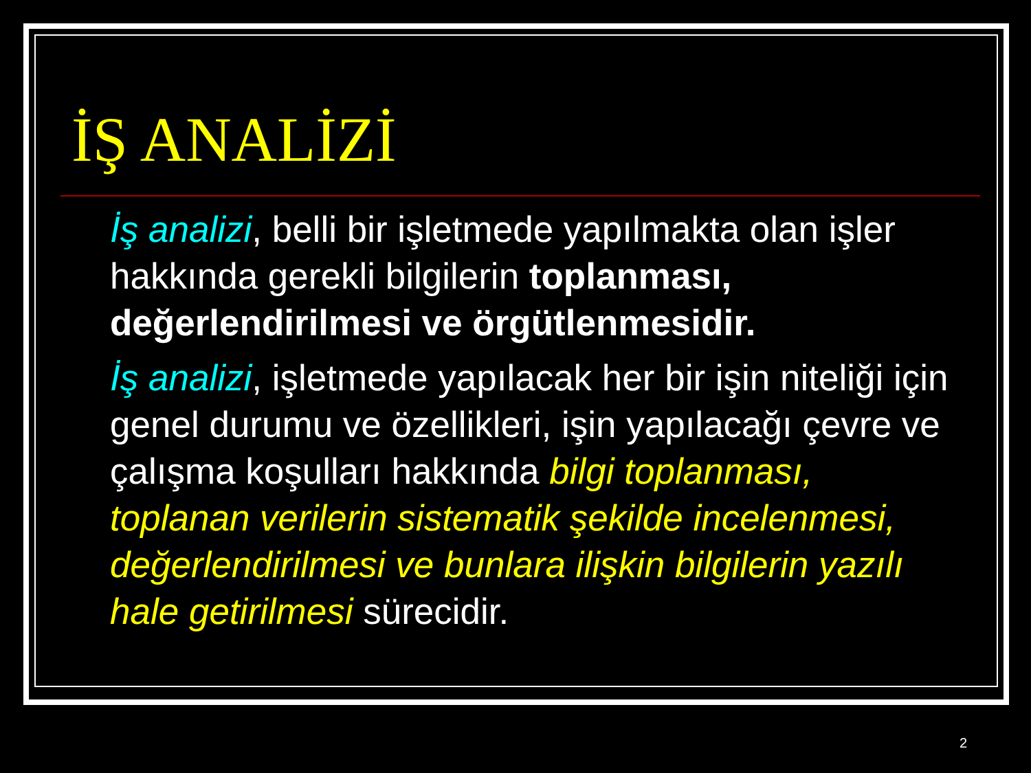İŞ ANALİZİ
İş analizi, belli bir işletmede yapılmakta olan işler hakkında gerekli bilgilerin toplanması, değerlendirilmesi ve örgütlenmesidir.
İş analizi, işletmede yapılacak her bir işin niteliği için genel durumu ve özellikleri, işin yapılacağı çevre ve çalışma koşulları hakkında bilgi toplanması, toplanan verilerin sistematik şekilde incelenmesi, değerlendirilmesi ve bunlara ilişkin bilgilerin yazılı hale getirilmesi sürecidir.
2